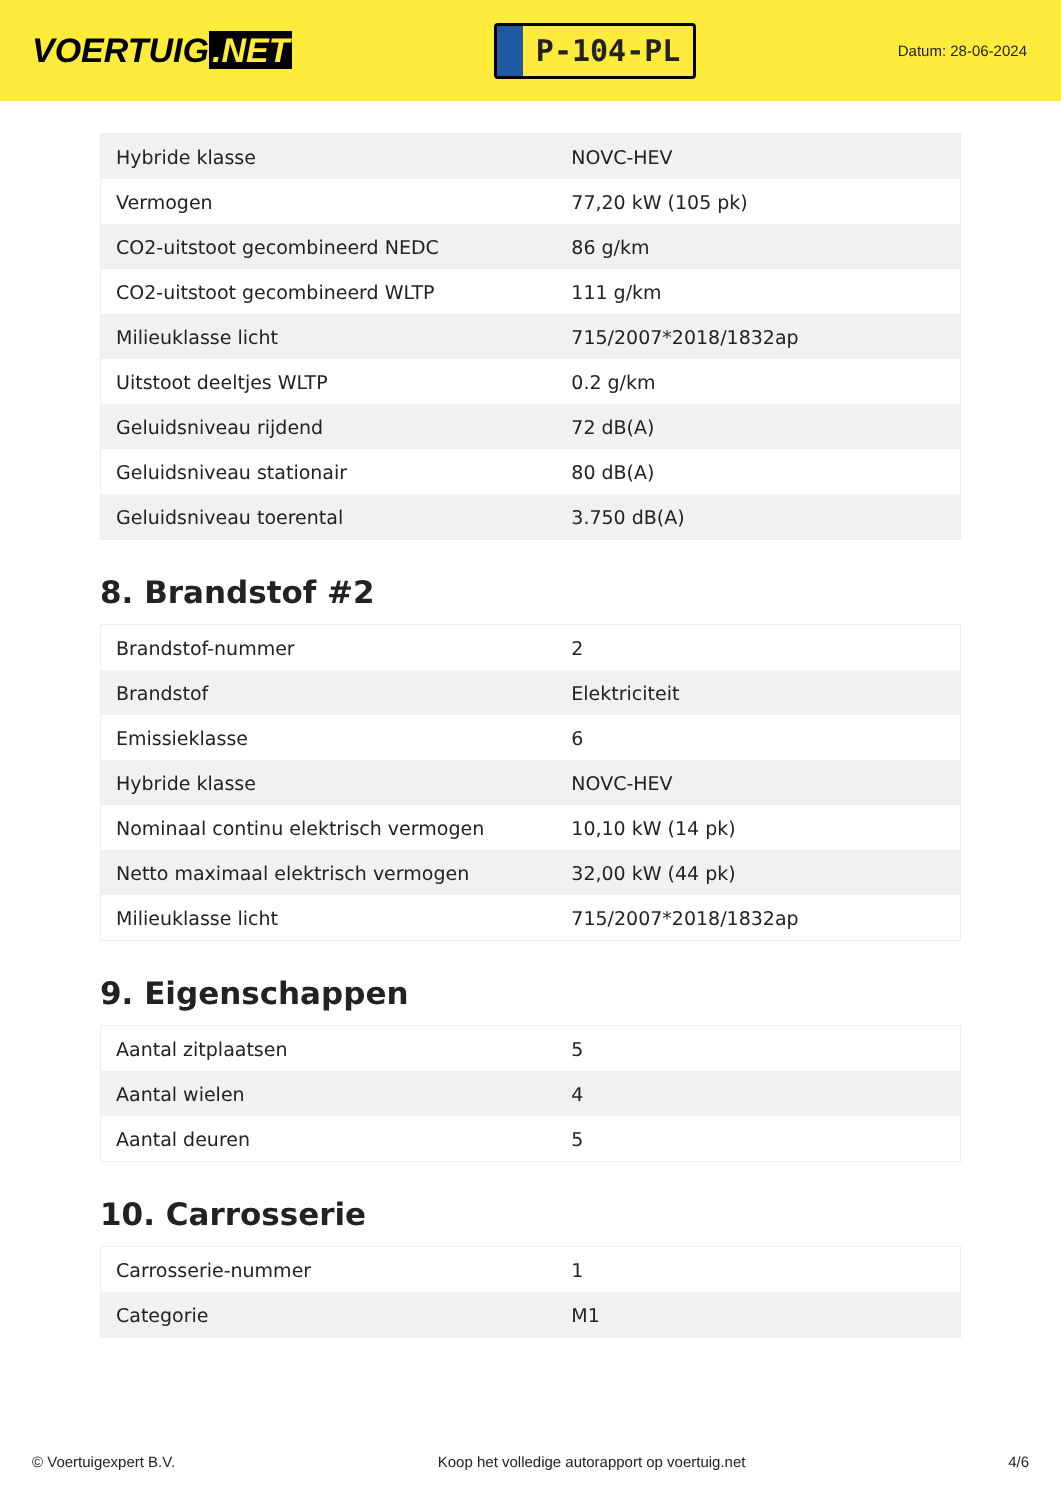VOERTUIG.NET
P-104-PL
Datum: 28-06-2024
| Hybride klasse | NOVC-HEV |
| Vermogen | 77,20 kW (105 pk) |
| CO2-uitstoot gecombineerd NEDC | 86 g/km |
| CO2-uitstoot gecombineerd WLTP | 111 g/km |
| Milieuklasse licht | 715/2007*2018/1832ap |
| Uitstoot deeltjes WLTP | 0.2 g/km |
| Geluidsniveau rijdend | 72 dB(A) |
| Geluidsniveau stationair | 80 dB(A) |
| Geluidsniveau toerental | 3.750 dB(A) |
8. Brandstof #2
| Brandstof-nummer | 2 |
| Brandstof | Elektriciteit |
| Emissieklasse | 6 |
| Hybride klasse | NOVC-HEV |
| Nominaal continu elektrisch vermogen | 10,10 kW (14 pk) |
| Netto maximaal elektrisch vermogen | 32,00 kW (44 pk) |
| Milieuklasse licht | 715/2007*2018/1832ap |
9. Eigenschappen
| Aantal zitplaatsen | 5 |
| Aantal wielen | 4 |
| Aantal deuren | 5 |
10. Carrosserie
| Carrosserie-nummer | 1 |
| Categorie | M1 |
© Voertuigexpert B.V. Koop het volledige autorapport op voertuig.net 4/6